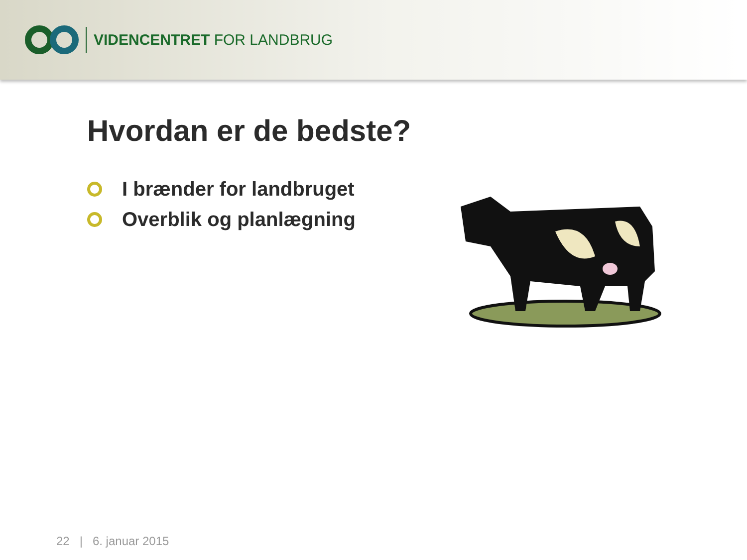VIDENCENTRET FOR LANDBRUG
Hvordan er de bedste?
I brænder for landbruget
Overblik og planlægning
22 | 6. januar 2015